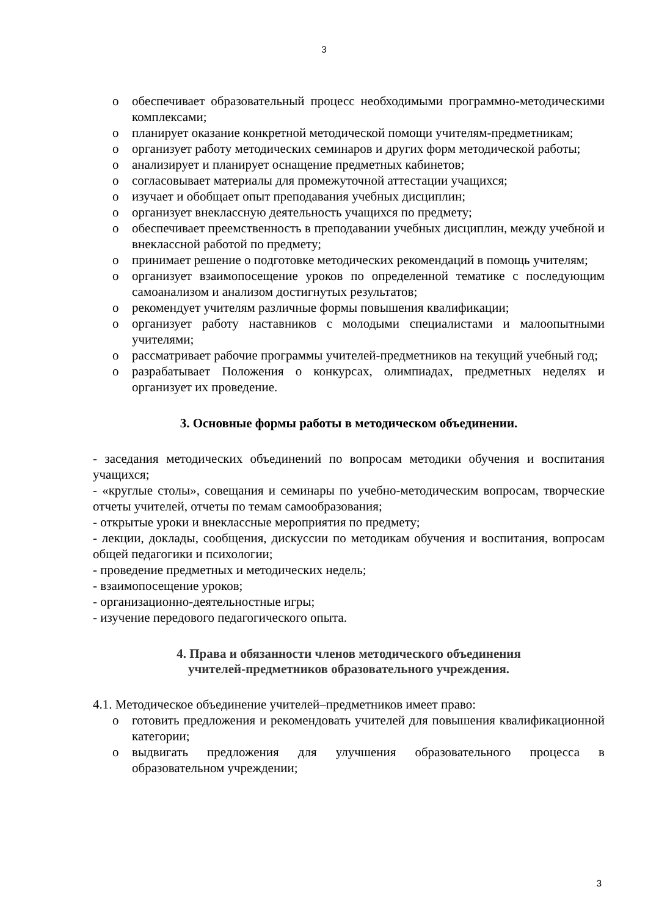3
o обеспечивает образовательный процесс необходимыми программно-методическими комплексами;
o планирует оказание конкретной методической помощи учителям-предметникам;
o организует работу методических семинаров и других форм методической работы;
o анализирует и планирует оснащение предметных кабинетов;
o согласовывает материалы для промежуточной аттестации учащихся;
o изучает и обобщает опыт преподавания учебных дисциплин;
o организует внеклассную деятельность учащихся по предмету;
o обеспечивает преемственность в преподавании учебных дисциплин, между учебной и внеклассной работой по предмету;
o принимает решение о подготовке методических рекомендаций в помощь учителям;
o организует взаимопосещение уроков по определенной тематике с последующим самоанализом и анализом достигнутых результатов;
o рекомендует учителям различные формы повышения квалификации;
o организует работу наставников с молодыми специалистами и малоопытными учителями;
o рассматривает рабочие программы учителей-предметников на текущий учебный год;
o разрабатывает Положения о конкурсах, олимпиадах, предметных неделях и организует их проведение.
3. Основные формы работы в методическом объединении.
- заседания методических объединений по вопросам методики обучения и воспитания учащихся;
- «круглые столы», совещания и семинары по учебно-методическим вопросам, творческие отчеты учителей, отчеты по темам самообразования;
- открытые уроки и внеклассные мероприятия по предмету;
- лекции, доклады, сообщения, дискуссии по методикам обучения и воспитания, вопросам общей педагогики и психологии;
- проведение предметных и методических недель;
- взаимопосещение уроков;
- организационно-деятельностные игры;
- изучение передового педагогического опыта.
4. Права и обязанности членов методического объединения
учителей-предметников образовательного учреждения.
4.1. Методическое объединение учителей–предметников имеет право:
o готовить предложения и рекомендовать учителей для повышения квалификационной категории;
o выдвигать предложения для улучшения образовательного процесса в образовательном учреждении;
3